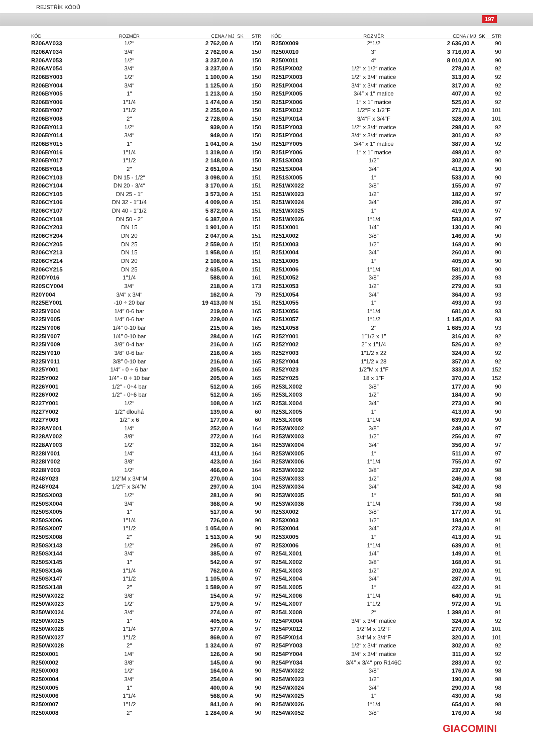REJSTŘÍK KÓDŮ
197
| KÓD | ROZMĚR | CENA / MJ SK | STR |
| --- | --- | --- | --- |
| R206AY033 | 1/2″ | 2 762,00 A | 150 |
| R206AY034 | 3/4″ | 2 762,00 A | 150 |
| R206AY053 | 1/2″ | 3 237,00 A | 150 |
| R206AY054 | 3/4″ | 3 237,00 A | 150 |
| R206BY003 | 1/2″ | 1 100,00 A | 150 |
| R206BY004 | 3/4″ | 1 125,00 A | 150 |
| R206BY005 | 1″ | 1 213,00 A | 150 |
| R206BY006 | 1″1/4 | 1 474,00 A | 150 |
| R206BY007 | 1″1/2 | 2 255,00 A | 150 |
| R206BY008 | 2″ | 2 728,00 A | 150 |
| R206BY013 | 1/2″ | 939,00 A | 150 |
| R206BY014 | 3/4″ | 949,00 A | 150 |
| R206BY015 | 1″ | 1 041,00 A | 150 |
| R206BY016 | 1″1/4 | 1 319,00 A | 150 |
| R206BY017 | 1″1/2 | 2 148,00 A | 150 |
| R206BY018 | 2″ | 2 651,00 A | 150 |
| R206CY103 | DN 15 - 1/2″ | 3 098,00 A | 151 |
| R206CY104 | DN 20 - 3/4″ | 3 170,00 A | 151 |
| R206CY105 | DN 25 - 1″ | 3 573,00 A | 151 |
| R206CY106 | DN 32 - 1″1/4 | 4 009,00 A | 151 |
| R206CY107 | DN 40 - 1″1/2 | 5 872,00 A | 151 |
| R206CY108 | DN 50 - 2″ | 6 387,00 A | 151 |
| R206CY203 | DN 15 | 1 901,00 A | 151 |
| R206CY204 | DN 20 | 2 047,00 A | 151 |
| R206CY205 | DN 25 | 2 559,00 A | 151 |
| R206CY213 | DN 15 | 1 958,00 A | 151 |
| R206CY214 | DN 20 | 2 108,00 A | 151 |
| R206CY215 | DN 25 | 2 635,00 A | 151 |
| R20DY016 | 1″1/4 | 588,00 A | 161 |
| R20SCY004 | 3/4″ | 218,00 A | 173 |
| R20Y004 | 3/4″ x 3/4″ | 162,00 A | 79 |
| R225EY001 | -10 ÷ 20 bar | 19 413,00 N | 151 |
| R225IY004 | 1/4″ 0-6 bar | 219,00 A | 165 |
| R225IY005 | 1/4″ 0-6 bar | 229,00 A | 165 |
| R225IY006 | 1/4″ 0-10 bar | 215,00 A | 165 |
| R225IY007 | 1/4″ 0-10 bar | 284,00 A | 165 |
| R225IY009 | 3/8″ 0-4 bar | 216,00 A | 165 |
| R225IY010 | 3/8″ 0-6 bar | 216,00 A | 165 |
| R225IY011 | 3/8″ 0-10 bar | 216,00 A | 165 |
| R225Y001 | 1/4″ - 0 ÷ 6 bar | 205,00 A | 165 |
| R225Y002 | 1/4″ - 0 ÷ 10 bar | 205,00 A | 165 |
| R226Y001 | 1/2″ - 0÷4 bar | 512,00 A | 165 |
| R226Y002 | 1/2″ - 0÷6 bar | 512,00 A | 165 |
| R227Y001 | 1/2″ | 108,00 A | 165 |
| R227Y002 | 1/2″ dlouhá | 139,00 A | 60 |
| R227Y003 | 1/2″ x 6 | 177,00 A | 60 |
| R228AY001 | 1/4″ | 252,00 A | 164 |
| R228AY002 | 3/8″ | 272,00 A | 164 |
| R228AY003 | 1/2″ | 332,00 A | 164 |
| R228IY001 | 1/4″ | 411,00 A | 164 |
| R228IY002 | 3/8″ | 423,00 A | 164 |
| R228IY003 | 1/2″ | 466,00 A | 164 |
| R248Y023 | 1/2″M x 3/4″M | 270,00 A | 104 |
| R248Y024 | 1/2″F x 3/4″M | 297,00 A | 104 |
| R250SX003 | 1/2″ | 281,00 A | 90 |
| R250SX004 | 3/4″ | 368,00 A | 90 |
| R250SX005 | 1″ | 517,00 A | 90 |
| R250SX006 | 1″1/4 | 726,00 A | 90 |
| R250SX007 | 1″1/2 | 1 054,00 A | 90 |
| R250SX008 | 2″ | 1 513,00 A | 90 |
| R250SX143 | 1/2″ | 295,00 A | 97 |
| R250SX144 | 3/4″ | 385,00 A | 97 |
| R250SX145 | 1″ | 542,00 A | 97 |
| R250SX146 | 1″1/4 | 762,00 A | 97 |
| R250SX147 | 1″1/2 | 1 105,00 A | 97 |
| R250SX148 | 2″ | 1 589,00 A | 97 |
| R250WX022 | 3/8″ | 154,00 A | 97 |
| R250WX023 | 1/2″ | 179,00 A | 97 |
| R250WX024 | 3/4″ | 274,00 A | 97 |
| R250WX025 | 1″ | 405,00 A | 97 |
| R250WX026 | 1″1/4 | 577,00 A | 97 |
| R250WX027 | 1″1/2 | 869,00 A | 97 |
| R250WX028 | 2″ | 1 324,00 A | 97 |
| R250X001 | 1/4″ | 126,00 A | 90 |
| R250X002 | 3/8″ | 145,00 A | 90 |
| R250X003 | 1/2″ | 164,00 A | 90 |
| R250X004 | 3/4″ | 254,00 A | 90 |
| R250X005 | 1″ | 400,00 A | 90 |
| R250X006 | 1″1/4 | 568,00 A | 90 |
| R250X007 | 1″1/2 | 841,00 A | 90 |
| R250X008 | 2″ | 1 284,00 A | 90 |
| KÓD | ROZMĚR | CENA / MJ SK | STR |
| --- | --- | --- | --- |
| R250X009 | 2″1/2 | 2 636,00 A | 90 |
| R250X010 | 3″ | 3 716,00 A | 90 |
| R250X011 | 4″ | 8 010,00 A | 90 |
| R251PX002 | 1/2″ x 1/2″ matice | 278,00 A | 92 |
| R251PX003 | 1/2″ x 3/4″ matice | 313,00 A | 92 |
| R251PX004 | 3/4″ x 3/4″ matice | 317,00 A | 92 |
| R251PX005 | 3/4″ x 1″ matice | 407,00 A | 92 |
| R251PX006 | 1″ x 1″ matice | 525,00 A | 92 |
| R251PX012 | 1/2″F x 1/2″F | 271,00 A | 101 |
| R251PX014 | 3/4″F x 3/4″F | 328,00 A | 101 |
| R251PY003 | 1/2″ x 3/4″ matice | 298,00 A | 92 |
| R251PY004 | 3/4″ x 3/4″ matice | 301,00 A | 92 |
| R251PY005 | 3/4″ x 1″ matice | 387,00 A | 92 |
| R251PY006 | 1″ x 1″ matice | 498,00 A | 92 |
| R251SX003 | 1/2″ | 302,00 A | 90 |
| R251SX004 | 3/4″ | 413,00 A | 90 |
| R251SX005 | 1″ | 533,00 A | 90 |
| R251WX022 | 3/8″ | 155,00 A | 97 |
| R251WX023 | 1/2″ | 182,00 A | 97 |
| R251WX024 | 3/4″ | 286,00 A | 97 |
| R251WX025 | 1″ | 419,00 A | 97 |
| R251WX026 | 1″1/4 | 583,00 A | 97 |
| R251X001 | 1/4″ | 130,00 A | 90 |
| R251X002 | 3/8″ | 146,00 A | 90 |
| R251X003 | 1/2″ | 168,00 A | 90 |
| R251X004 | 3/4″ | 260,00 A | 90 |
| R251X005 | 1″ | 405,00 A | 90 |
| R251X006 | 1″1/4 | 581,00 A | 90 |
| R251X052 | 3/8″ | 235,00 A | 93 |
| R251X053 | 1/2″ | 279,00 A | 93 |
| R251X054 | 3/4″ | 364,00 A | 93 |
| R251X055 | 1″ | 493,00 A | 93 |
| R251X056 | 1″1/4 | 681,00 A | 93 |
| R251X057 | 1″1/2 | 1 145,00 A | 93 |
| R251X058 | 2″ | 1 685,00 A | 93 |
| R252Y001 | 1″1/2 x 1″ | 316,00 A | 92 |
| R252Y002 | 2″ x 1″1/4 | 526,00 A | 92 |
| R252Y003 | 1″1/2 x 22 | 324,00 A | 92 |
| R252Y004 | 1″1/2 x 28 | 357,00 A | 92 |
| R252Y023 | 1/2″M x 1″F | 333,00 A | 152 |
| R252Y025 | 18 x 1″F | 370,00 A | 152 |
| R253LX002 | 3/8″ | 177,00 A | 90 |
| R253LX003 | 1/2″ | 184,00 A | 90 |
| R253LX004 | 3/4″ | 273,00 A | 90 |
| R253LX005 | 1″ | 413,00 A | 90 |
| R253LX006 | 1″1/4 | 639,00 A | 90 |
| R253WX002 | 3/8″ | 248,00 A | 97 |
| R253WX003 | 1/2″ | 256,00 A | 97 |
| R253WX004 | 3/4″ | 356,00 A | 97 |
| R253WX005 | 1″ | 511,00 A | 97 |
| R253WX006 | 1″1/4 | 755,00 A | 97 |
| R253WX032 | 3/8″ | 237,00 A | 98 |
| R253WX033 | 1/2″ | 246,00 A | 98 |
| R253WX034 | 3/4″ | 342,00 A | 98 |
| R253WX035 | 1″ | 501,00 A | 98 |
| R253WX036 | 1″1/4 | 736,00 A | 98 |
| R253X002 | 3/8″ | 177,00 A | 91 |
| R253X003 | 1/2″ | 184,00 A | 91 |
| R253X004 | 3/4″ | 273,00 A | 91 |
| R253X005 | 1″ | 413,00 A | 91 |
| R253X006 | 1″1/4 | 639,00 A | 91 |
| R254LX001 | 1/4″ | 149,00 A | 91 |
| R254LX002 | 3/8″ | 168,00 A | 91 |
| R254LX003 | 1/2″ | 202,00 A | 91 |
| R254LX004 | 3/4″ | 287,00 A | 91 |
| R254LX005 | 1″ | 422,00 A | 91 |
| R254LX006 | 1″1/4 | 640,00 A | 91 |
| R254LX007 | 1″1/2 | 972,00 A | 91 |
| R254LX008 | 2″ | 1 398,00 A | 91 |
| R254PX004 | 3/4″ x 3/4″ matice | 324,00 A | 92 |
| R254PX012 | 1/2″M x 1/2″F | 270,00 A | 101 |
| R254PX014 | 3/4″M x 3/4″F | 320,00 A | 101 |
| R254PY003 | 1/2″ x 3/4″ matice | 302,00 A | 92 |
| R254PY004 | 3/4″ x 3/4″ matice | 311,00 A | 92 |
| R254PY034 | 3/4″ x 3/4″ pro R146C | 283,00 A | 92 |
| R254WX022 | 3/8″ | 176,00 A | 98 |
| R254WX023 | 1/2″ | 190,00 A | 98 |
| R254WX024 | 3/4″ | 290,00 A | 98 |
| R254WX025 | 1″ | 430,00 A | 98 |
| R254WX026 | 1″1/4 | 654,00 A | 98 |
| R254WX052 | 3/8″ | 176,00 A | 98 |
GIACOMINI